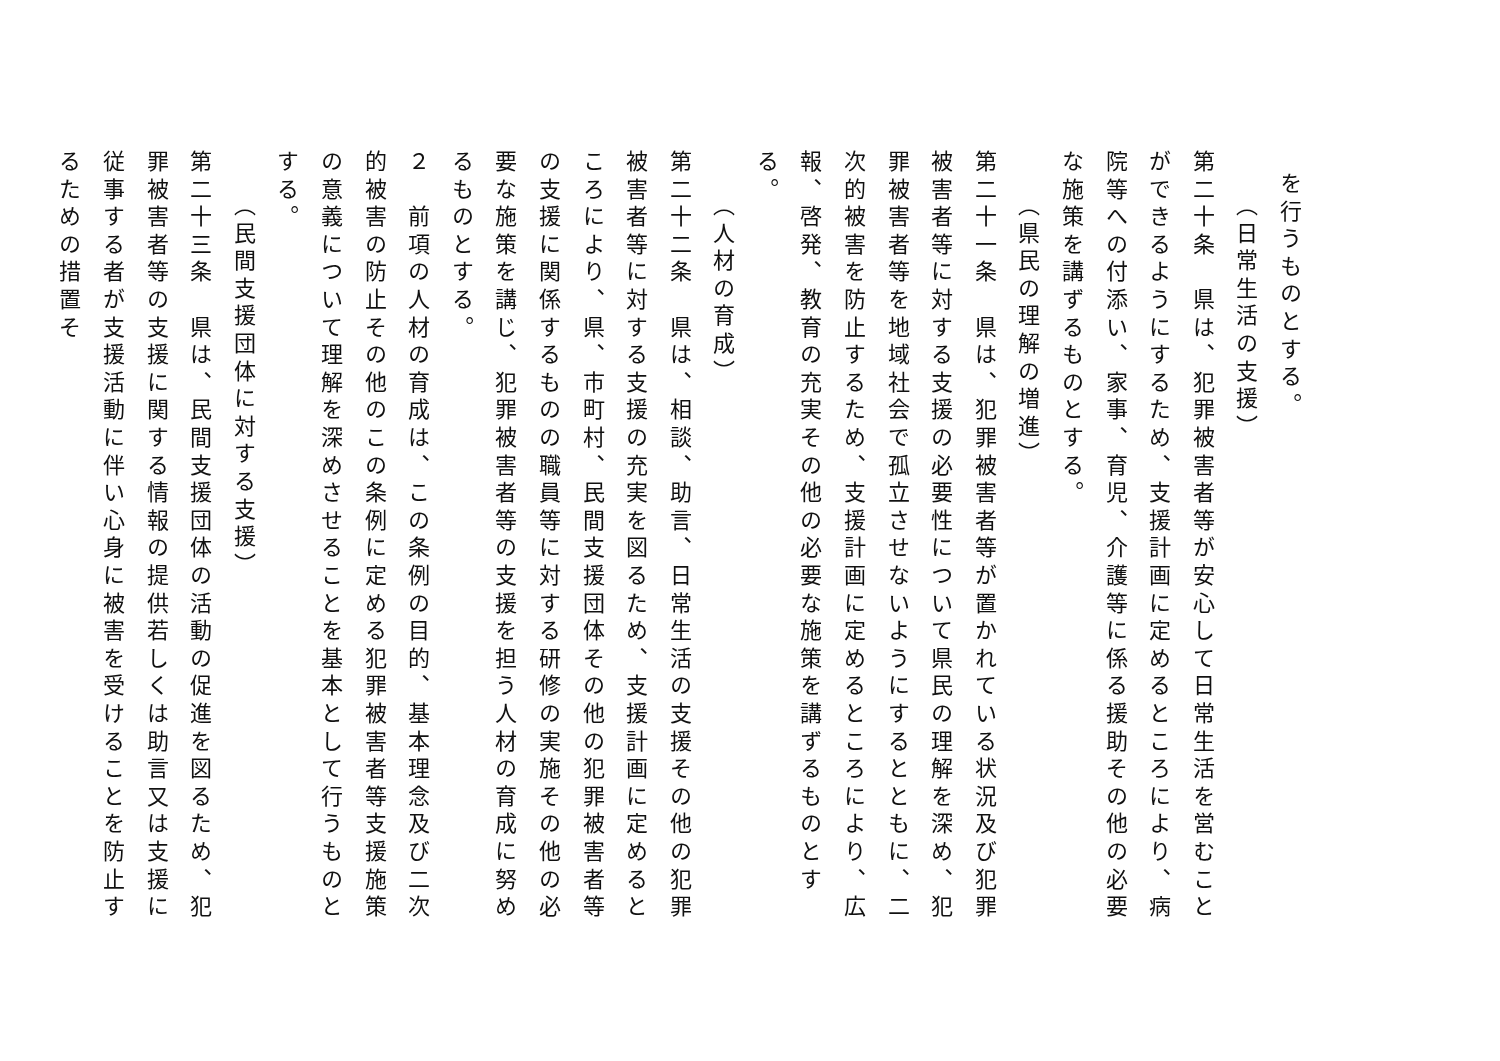を行うものとする。
（日常生活の支援）
第二十条　県は、犯罪被害者等が安心して日常生活を営むことができるようにするため、支援計画に定めるところにより、病院等への付添い、家事、育児、介護等に係る援助その他の必要な施策を講ずるものとする。
（県民の理解の増進）
第二十一条　県は、犯罪被害者等が置かれている状況及び犯罪被害者等に対する支援の必要性について県民の理解を深め、犯罪被害者等を地域社会で孤立させないようにするとともに、二次的被害を防止するため、支援計画に定めるところにより、広報、啓発、教育の充実その他の必要な施策を講ずるものとする。
（人材の育成）
第二十二条　県は、相談、助言、日常生活の支援その他の犯罪被害者等に対する支援の充実を図るため、支援計画に定めるところにより、県、市町村、民間支援団体その他の犯罪被害者等の支援に関係するものの職員等に対する研修の実施その他の必要な施策を講じ、犯罪被害者等の支援を担う人材の育成に努めるものとする。
２　前項の人材の育成は、この条例の目的、基本理念及び二次的被害の防止その他のこの条例に定める犯罪被害者等支援施策の意義について理解を深めさせることを基本として行うものとする。
（民間支援団体に対する支援）
第二十三条　県は、民間支援団体の活動の促進を図るため、犯罪被害者等の支援に関する情報の提供若しくは助言又は支援に従事する者が支援活動に伴い心身に被害を受けることを防止するための措置そ